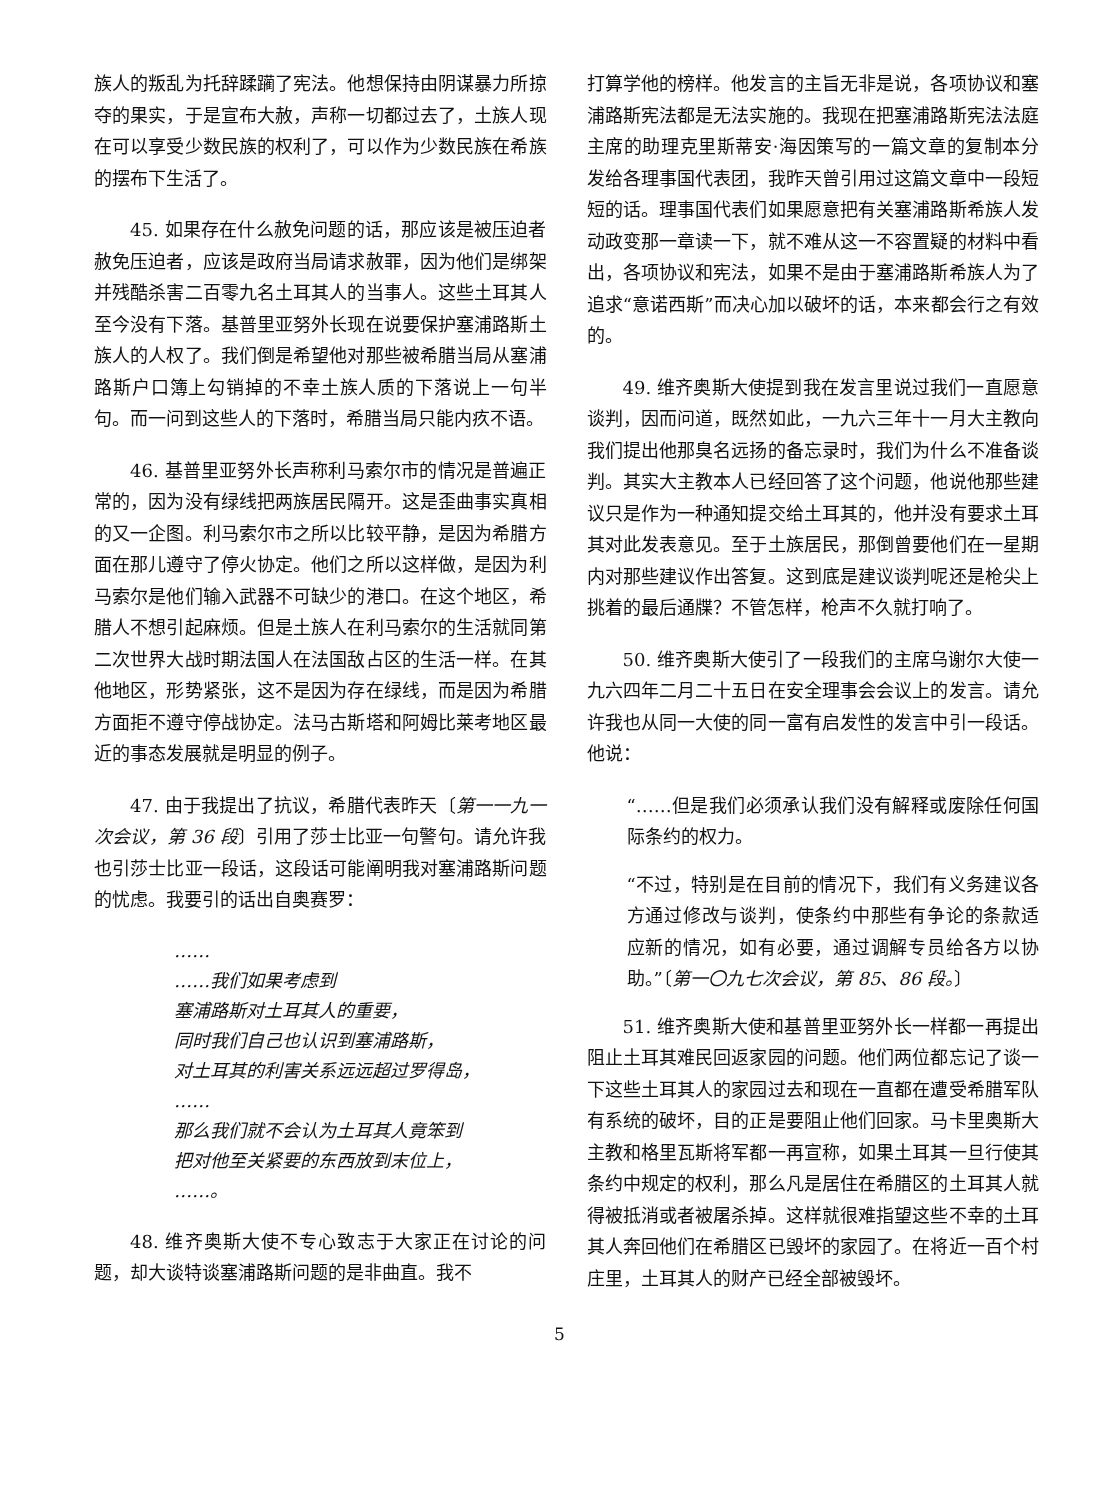族人的叛乱为托辞蹂躏了宪法。他想保持由阴谋暴力所掠夺的果实，于是宣布大赦，声称一切都过去了，土族人现在可以享受少数民族的权利了，可以作为少数民族在希族的摆布下生活了。
45. 如果存在什么赦免问题的话，那应该是被压迫者赦免压迫者，应该是政府当局请求赦罪，因为他们是绑架并残酷杀害二百零九名土耳其人的当事人。这些土耳其人至今没有下落。基普里亚努外长现在说要保护塞浦路斯土族人的人权了。我们倒是希望他对那些被希腊当局从塞浦路斯户口簿上勾销掉的不幸土族人质的下落说上一句半句。而一问到这些人的下落时，希腊当局只能内疚不语。
46. 基普里亚努外长声称利马索尔市的情况是普遍正常的，因为没有绿线把两族居民隔开。这是歪曲事实真相的又一企图。利马索尔市之所以比较平静，是因为希腊方面在那儿遵守了停火协定。他们之所以这样做，是因为利马索尔是他们输入武器不可缺少的港口。在这个地区，希腊人不想引起麻烦。但是土族人在利马索尔的生活就同第二次世界大战时期法国人在法国敌占区的生活一样。在其他地区，形势紧张，这不是因为存在绿线，而是因为希腊方面拒不遵守停战协定。法马古斯塔和阿姆比莱考地区最近的事态发展就是明显的例子。
47. 由于我提出了抗议，希腊代表昨天〔第一一九一次会议，第 36 段〕引用了莎士比亚一句警句。请允许我也引莎士比亚一段话，这段话可能阐明我对塞浦路斯问题的忧虑。我要引的话出自奥赛罗：
……
……我们如果考虑到
塞浦路斯对土耳其人的重要，
同时我们自己也认识到塞浦路斯，
对土耳其的利害关系远远超过罗得岛，
……
那么我们就不会认为土耳其人竟笨到
把对他至关紧要的东西放到末位上，
……。
48. 维齐奥斯大使不专心致志于大家正在讨论的问题，却大谈特谈塞浦路斯问题的是非曲直。我不
打算学他的榜样。他发言的主旨无非是说，各项协议和塞浦路斯宪法都是无法实施的。我现在把塞浦路斯宪法法庭主席的助理克里斯蒂安·海因策写的一篇文章的复制本分发给各理事国代表团，我昨天曾引用过这篇文章中一段短短的话。理事国代表们如果愿意把有关塞浦路斯希族人发动政变那一章读一下，就不难从这一不容置疑的材料中看出，各项协议和宪法，如果不是由于塞浦路斯希族人为了追求“意诺西斯”而决心加以破坏的话，本来都会行之有效的。
49. 维齐奥斯大使提到我在发言里说过我们一直愿意谈判，因而问道，既然如此，一九六三年十一月大主教向我们提出他那臭名远扬的备忘录时，我们为什么不准备谈判。其实大主教本人已经回答了这个问题，他说他那些建议只是作为一种通知提交给土耳其的，他并没有要求土耳其对此发表意见。至于土族居民，那倒曾要他们在一星期内对那些建议作出答复。这到底是建议谈判呢还是枪尖上挑着的最后通牒？不管怎样，枪声不久就打响了。
50. 维齐奥斯大使引了一段我们的主席乌谢尔大使一九六四年二月二十五日在安全理事会会议上的发言。请允许我也从同一大使的同一富有启发性的发言中引一段话。他说：
“……但是我们必须承认我们没有解释或废除任何国际条约的权力。
“不过，特别是在目前的情况下，我们有义务建议各方通过修改与谈判，使条约中那些有争论的条款适应新的情况，如有必要，通过调解专员给各方以协助。”〔第一〇九七次会议，第 85、86 段。〕
51. 维齐奥斯大使和基普里亚努外长一样都一再提出阻止土耳其难民回返家园的问题。他们两位都忘记了谈一下这些土耳其人的家园过去和现在一直都在遭受希腊军队有系统的破坏，目的正是要阻止他们回家。马卡里奥斯大主教和格里瓦斯将军都一再宣称，如果土耳其一旦行使其条约中规定的权利，那么凡是居住在希腊区的土耳其人就得被抵消或者被屠杀掉。这样就很难指望这些不幸的土耳其人奔回他们在希腊区已毁坏的家园了。在将近一百个村庄里，土耳其人的财产已经全部被毁坏。
5